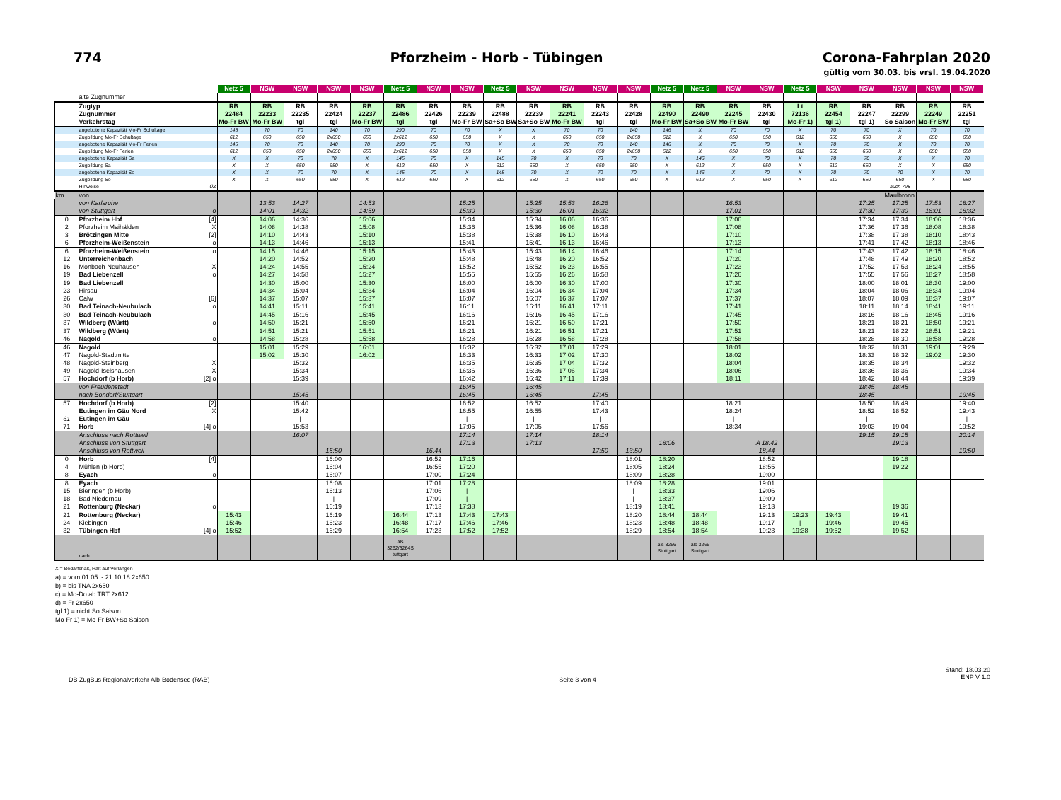774
Pforzheim - Horb - Tübingen
Corona-Fahrplan 2020
gültig vom 30.03. bis vrsl. 19.04.2020
| | | | Netz 5 | NSW | NSW | NSW | NSW | Netz 5 | NSW | NSW | Netz 5 | NSW | NSW | NSW | NSW | Netz 5 | Netz 5 | NSW | NSW | Netz 5 | NSW | NSW | NSW | NSW | NSW |
| --- | --- | --- | --- | --- | --- | --- | --- | --- | --- | --- | --- | --- | --- | --- | --- | --- | --- | --- | --- | --- | --- | --- | --- | --- | --- |
| | alte Zugnummer | | | | | | | | | | | | | | | | | | | | | | | | |
| | Zugtyp | | RB | RB | RB | RB | RB | RB | RB | RB | RB | RB | RB | RB | RB | RB | RB | RB | RB | Lt | RB | RB | RB | RB | RB |
| | Zugnummer | | 22484 | 22233 | 22235 | 22424 | 22237 | 22486 | 22426 | 22239 | 22488 | 22239 | 22241 | 22243 | 22428 | 22490 | 22490 | 22245 | 22430 | 72136 | 22454 | 22247 | 22299 | 22249 | 22251 |
| | Verkehrstag | | Mo-Fr BW | Mo-Fr BW | tgl | tgl | Mo-Fr BW | tgl | tgl | Mo-Fr BW | Sa+So BW | Sa+So BW | Mo-Fr BW | tgl | tgl | Mo-Fr BW | Sa+So BW | Mo-Fr BW | tgl | Mo-Fr 1) | tgl 1) | tgl 1) | So Saison | Mo-Fr BW | tgl |
| | angebotene Kapazität Mo-Fr Schultage | | 145 | 70 | 70 | 140 | 70 | 290 | 70 | 70 | X | X | 70 | 70 | 140 | 146 | X | 70 | 70 | X | 70 | 70 | X | 70 | 70 |
| | Zugbildung Mo-Fr Schultage | | 612 | 650 | 650 | 2x650 | 650 | 2x612 | 650 | 650 | X | X | 650 | 650 | 2x650 | 612 | X | 650 | 650 | 612 | 650 | 650 | X | 650 | 650 |
| | angebotene Kapazität Mo-Fr Ferien | | 145 | 70 | 70 | 140 | 70 | 290 | 70 | 70 | X | X | 70 | 70 | 140 | 146 | X | 70 | 70 | X | 70 | 70 | X | 70 | 70 |
| | Zugbildung Mo-Fr Ferien | | 612 | 650 | 650 | 2x650 | 650 | 2x612 | 650 | 650 | X | X | 650 | 650 | 2x650 | 612 | X | 650 | 650 | 612 | 650 | 650 | X | 650 | 650 |
| | angebotene Kapazität Sa | | X | X | 70 | 70 | X | 145 | 70 | X | 145 | 70 | X | 70 | 70 | X | 146 | X | 70 | X | 70 | 70 | X | X | 70 |
| | Zugbildung Sa | | X | X | 650 | 650 | X | 612 | 650 | X | 612 | 650 | X | 650 | 650 | X | 612 | X | 650 | X | 612 | 650 | X | X | 650 |
| | angebotene Kapazität So | | X | X | 70 | 70 | X | 145 | 70 | X | 145 | 70 | X | 70 | 70 | X | 146 | X | 70 | X | 70 | 70 | 70 | X | 70 |
| | Zugbildung So | | X | X | 650 | 650 | X | 612 | 650 | X | 612 | 650 | X | 650 | 650 | X | 612 | X | 650 | X | 612 | 650 | 650 | X | 650 |
| | Hinweise | ÜZ | | | | | | | | | | | | | | | | | | | | | auch 798 | | |
| km | von | | | | | | | | | | | | | | | | | | | | | | Maulbronn | | |
| | von Karlsruhe | | | 13:53 | 14:27 | | 14:53 | | | 15:25 | | 15:25 | 15:53 | 16:26 | | | | 16:53 | | | | 17:25 | 17:25 | 17:53 | 18:27 |
| | von Stuttgart | o | | 14:01 | 14:32 | | 14:59 | | | 15:30 | | 15:30 | 16:01 | 16:32 | | | | 17:01 | | | | 17:30 | 17:30 | 18:01 | 18:32 |
| 0 | Pforzheim Hbf | [4] | | 14:06 | 14:36 | | 15:06 | | | 15:34 | | 15:34 | 16:06 | 16:36 | | | | 17:06 | | | | 17:34 | 17:34 | 18:06 | 18:36 |
| 2 | Pforzheim Maihälden | X | | 14:08 | 14:38 | | 15:08 | | | 15:36 | | 15:36 | 16:08 | 16:38 | | | | 17:08 | | | | 17:36 | 17:36 | 18:08 | 18:38 |
| 3 | Brötzingen Mitte | [2] | | 14:10 | 14:43 | | 15:10 | | | 15:38 | | 15:38 | 16:10 | 16:43 | | | | 17:10 | | | | 17:38 | 17:38 | 18:10 | 18:43 |
| 6 | Pforzheim-Weißenstein | o | | 14:13 | 14:46 | | 15:13 | | | 15:41 | | 15:41 | 16:13 | 16:46 | | | | 17:13 | | | | 17:41 | 17:42 | 18:13 | 18:46 |
| 6 | Pforzheim-Weißenstein | o | | 14:15 | 14:46 | | 15:15 | | | 15:43 | | 15:43 | 16:14 | 16:46 | | | | 17:14 | | | | 17:43 | 17:42 | 18:15 | 18:46 |
| 12 | Unterreichenbach | | | 14:20 | 14:52 | | 15:20 | | | 15:48 | | 15:48 | 16:20 | 16:52 | | | | 17:20 | | | | 17:48 | 17:49 | 18:20 | 18:52 |
| 16 | Monbach-Neuhausen | X | | 14:24 | 14:55 | | 15:24 | | | 15:52 | | 15:52 | 16:23 | 16:55 | | | | 17:23 | | | | 17:52 | 17:53 | 18:24 | 18:55 |
| 19 | Bad Liebenzell | o | | 14:27 | 14:58 | | 15:27 | | | 15:55 | | 15:55 | 16:26 | 16:58 | | | | 17:26 | | | | 17:55 | 17:56 | 18:27 | 18:58 |
| 19 | Bad Liebenzell | | | 14:30 | 15:00 | | 15:30 | | | 16:00 | | 16:00 | 16:30 | 17:00 | | | | 17:30 | | | | 18:00 | 18:01 | 18:30 | 19:00 |
| 23 | Hirsau | | | 14:34 | 15:04 | | 15:34 | | | 16:04 | | 16:04 | 16:34 | 17:04 | | | | 17:34 | | | | 18:04 | 18:06 | 18:34 | 19:04 |
| 26 | Calw | [6] | | 14:37 | 15:07 | | 15:37 | | | 16:07 | | 16:07 | 16:37 | 17:07 | | | | 17:37 | | | | 18:07 | 18:09 | 18:37 | 19:07 |
| 30 | Bad Teinach-Neubulach | o | | 14:41 | 15:11 | | 15:41 | | | 16:11 | | 16:11 | 16:41 | 17:11 | | | | 17:41 | | | | 18:11 | 18:14 | 18:41 | 19:11 |
| 30 | Bad Teinach-Neubulach | | | 14:45 | 15:16 | | 15:45 | | | 16:16 | | 16:16 | 16:45 | 17:16 | | | | 17:45 | | | | 18:16 | 18:16 | 18:45 | 19:16 |
| 37 | Wildberg (Württ) | o | | 14:50 | 15:21 | | 15:50 | | | 16:21 | | 16:21 | 16:50 | 17:21 | | | | 17:50 | | | | 18:21 | 18:21 | 18:50 | 19:21 |
| 37 | Wildberg (Württ) | | | 14:51 | 15:21 | | 15:51 | | | 16:21 | | 16:21 | 16:51 | 17:21 | | | | 17:51 | | | | 18:21 | 18:22 | 18:51 | 19:21 |
| 46 | Nagold | o | | 14:58 | 15:28 | | 15:58 | | | 16:28 | | 16:28 | 16:58 | 17:28 | | | | 17:58 | | | | 18:28 | 18:30 | 18:58 | 19:28 |
| 46 | Nagold | | | 15:01 | 15:29 | | 16:01 | | | 16:32 | | 16:32 | 17:01 | 17:29 | | | | 18:01 | | | | 18:32 | 18:31 | 19:01 | 19:29 |
| 47 | Nagold-Stadtmitte | | | 15:02 | 15:30 | | 16:02 | | | 16:33 | | 16:33 | 17:02 | 17:30 | | | | 18:02 | | | | 18:33 | 18:32 | 19:02 | 19:30 |
| 48 | Nagold-Steinberg | X | | | 15:32 | | | | | 16:35 | | 16:35 | 17:04 | 17:32 | | | | 18:04 | | | | 18:35 | 18:34 | | 19:32 |
| 49 | Nagold-Iselshausen | X | | | 15:34 | | | | | 16:36 | | 16:36 | 17:06 | 17:34 | | | | 18:06 | | | | 18:36 | 18:36 | | 19:34 |
| 57 | Hochdorf (b Horb) | [2] o | | | 15:39 | | | | | 16:42 | | 16:42 | 17:11 | 17:39 | | | | 18:11 | | | | 18:42 | 18:44 | | 19:39 |
| | von Freudenstadt | | | | | | | | | 16:45 | | 16:45 | | | | | | | | | | 18:45 | 18:45 | | |
| | nach Bondorf/Stuttgart | | | | 15:45 | | | | | 16:45 | | 16:45 | | 17:45 | | | | | | | | 18:45 | | | 19:45 |
| 57 | Hochdorf (b Horb) | [2] | | | 15:40 | | | | | 16:52 | | 16:52 | | 17:40 | | | | 18:21 | | | | 18:50 | 18:49 | | 19:40 |
| | Eutingen im Gäu Nord | X | | | 15:42 | | | | | 16:55 | | 16:55 | | 17:43 | | | | 18:24 | | | | 18:52 | 18:52 | | 19:43 |
| 61 | Eutingen im Gäu | | | | / | | | | | / | | / | | / | | | | / | | | | / | / | | / |
| 71 | Horb | [4] o | | | 15:53 | | | | | 17:05 | | 17:05 | | 17:56 | | | | 18:34 | | | | 19:03 | 19:04 | | 19:52 |
| | Anschluss nach Rottweil | | | | 16:07 | | | | | 17:14 | | 17:14 | | 18:14 | | | | | | | | 19:15 | 19:15 | | 20:14 |
| | Anschluss von Stuttgart | | | | | | | | | 17:13 | | 17:13 | | | | 18:06 | | | A 18:42 | | | | 19:13 | | |
| | Anschluss von Rottweil | | | | | 15:50 | | | 16:44 | | | | | 17:50 | 13:50 | | | | 18:44 | | | | | | 19:50 |
| 0 | Horb | [4] | | | | 16:00 | | | 16:52 | 17:16 | | | | | 18:01 | 18:20 | | | 18:52 | | | | 19:18 | | |
| 4 | Mühlen (b Horb) | | | | | 16:04 | | | 16:55 | 17:20 | | | | | 18:05 | 18:24 | | | 18:55 | | | | 19:22 | | |
| 8 | Eyach | o | | | | 16:07 | | | 17:00 | 17:24 | | | | | 18:09 | 18:28 | | | 19:00 | | | | / | | |
| 8 | Eyach | | | | | 16:08 | | | 17:01 | 17:28 | | | | | 18:09 | 18:28 | | | 19:01 | | | | / | | |
| 15 | Bieringen (b Horb) | | | | | 16:13 | | | 17:06 | / | | | | | / | 18:33 | | | 19:06 | | | | / | | |
| 18 | Bad Niedernau | | | | | / | | | 17:09 | / | | | | | / | 18:37 | | | 19:09 | | | | / | | |
| 21 | Rottenburg (Neckar) | o | | | | 16:19 | | | 17:13 | 17:38 | | | | | 18:19 | 18:41 | | | 19:13 | | | | 19:36 | | |
| 21 | Rottenburg (Neckar) | | 15:43 | | | 16:19 | | 16:44 | 17:13 | 17:43 | 17:43 | | | | 18:20 | 18:44 | 18:44 | | 19:13 | 19:23 | 19:43 | | 19:41 | | |
| 24 | Kiebingen | | 15:46 | | | 16:23 | | 16:48 | 17:17 | 17:46 | 17:46 | | | | 18:23 | 18:48 | 18:48 | | 19:17 | / | 19:46 | | 19:45 | | |
| 32 | Tübingen Hbf | [4] o | 15:52 | | | 16:29 | | 16:54 | 17:23 | 17:52 | 17:52 | | | | 18:29 | 18:54 | 18:54 | | 19:23 | 19:38 | 19:52 | | 19:52 | | |
| | nach | | | | | | | als 3262/3264S tuttgart | | | | | | | | als 3266 Stuttgart | als 3266 Stuttgart | | | | | | | | |
X = Bedarfshalt, Halt auf Verlangen
a) = vom 01.05. - 21.10.18 2x650
b) = bis TNA 2x650
c) = Mo-Do ab TRT 2x612
d) = Fr 2x650
tgl 1) = nicht So Saison
Mo-Fr 1) = Mo-Fr BW+So Saison
DB ZugBus Regionalverkehr Alb-Bodensee (RAB)
Seite 3 von 4
Stand: 18.03.20
ENP V 1.0